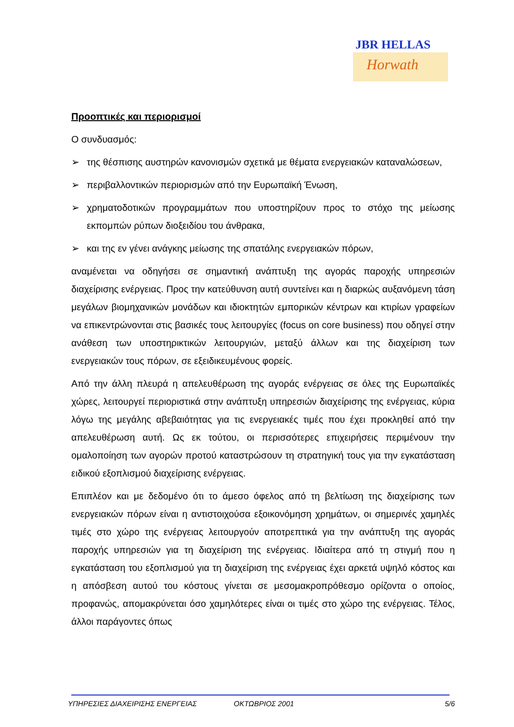JBR HELLAS
Horwath
Προοπτικές και περιορισμοί
Ο συνδυασμός:
➢ της θέσπισης αυστηρών κανονισμών σχετικά με θέματα ενεργειακών καταναλώσεων,
➢ περιβαλλοντικών περιορισμών από την Ευρωπαϊκή Ένωση,
➢ χρηματοδοτικών προγραμμάτων που υποστηρίζουν προς το στόχο της μείωσης εκπομπών ρύπων διοξειδίου του άνθρακα,
➢ και της εν γένει ανάγκης μείωσης της σπατάλης ενεργειακών πόρων,
αναμένεται να οδηγήσει σε σημαντική ανάπτυξη της αγοράς παροχής υπηρεσιών διαχείρισης ενέργειας. Προς την κατεύθυνση αυτή συντείνει και η διαρκώς αυξανόμενη τάση μεγάλων βιομηχανικών μονάδων και ιδιοκτητών εμπορικών κέντρων και κτιρίων γραφείων να επικεντρώνονται στις βασικές τους λειτουργίες (focus on core business) που οδηγεί στην ανάθεση των υποστηρικτικών λειτουργιών, μεταξύ άλλων και της διαχείριση των ενεργειακών τους πόρων, σε εξειδικευμένους φορείς.
Από την άλλη πλευρά η απελευθέρωση της αγοράς ενέργειας σε όλες της Ευρωπαϊκές χώρες, λειτουργεί περιοριστικά στην ανάπτυξη υπηρεσιών διαχείρισης της ενέργειας, κύρια λόγω της μεγάλης αβεβαιότητας για τις ενεργειακές τιμές που έχει προκληθεί από την απελευθέρωση αυτή. Ως εκ τούτου, οι περισσότερες επιχειρήσεις περιμένουν την ομαλοποίηση των αγορών προτού καταστρώσουν τη στρατηγική τους για την εγκατάσταση ειδικού εξοπλισμού διαχείρισης ενέργειας.
Επιπλέον και με δεδομένο ότι το άμεσο όφελος από τη βελτίωση της διαχείρισης των ενεργειακών πόρων είναι η αντιστοιχούσα εξοικονόμηση χρημάτων, οι σημερινές χαμηλές τιμές στο χώρο της ενέργειας λειτουργούν αποτρεπτικά για την ανάπτυξη της αγοράς παροχής υπηρεσιών για τη διαχείριση της ενέργειας. Ιδιαίτερα από τη στιγμή που η εγκατάσταση του εξοπλισμού για τη διαχείριση της ενέργειας έχει αρκετά υψηλό κόστος και η απόσβεση αυτού του κόστους γίνεται σε μεσομακροπρόθεσμο ορίζοντα ο οποίος, προφανώς, απομακρύνεται όσο χαμηλότερες είναι οι τιμές στο χώρο της ενέργειας. Τέλος, άλλοι παράγοντες όπως
ΥΠΗΡΕΣΙΕΣ ΔΙΑΧΕΙΡΙΣΗΣ ΕΝΕΡΓΕΙΑΣ ΟΚΤΩΒΡΙΟΣ 2001 5/6